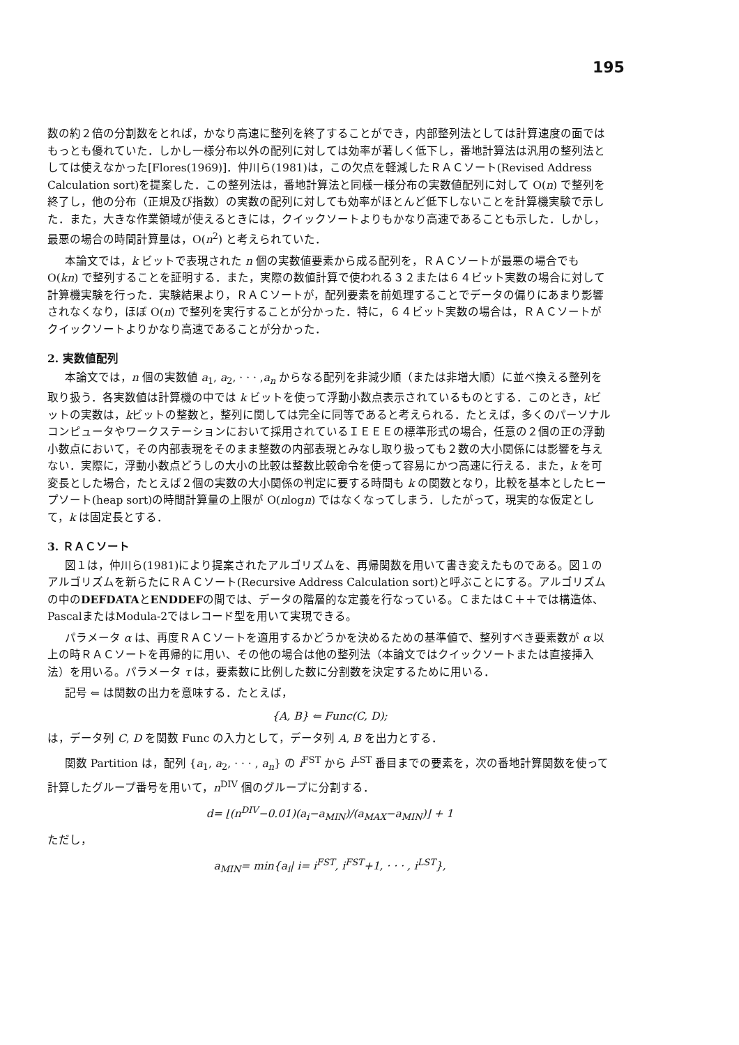195
数の約２倍の分割数をとれば，かなり高速に整列を終了することができ，内部整列法としては計算速度の面ではもっとも優れていた．しかし一様分布以外の配列に対しては効率が著しく低下し，番地計算法は汎用の整列法としては使えなかった[Flores(1969)]．仲川ら(1981)は，この欠点を軽減したＲＡＣソート(Revised Address Calculation sort)を提案した．この整列法は，番地計算法と同様一様分布の実数値配列に対して O(n) で整列を終了し，他の分布（正規及び指数）の実数の配列に対しても効率がほとんど低下しないことを計算機実験で示した．また，大きな作業領域が使えるときには，クイックソートよりもかなり高速であることも示した．しかし，最悪の場合の時間計算量は，O(n<sup>2</sup>) と考えられていた．
本論文では，k ビットで表現された n 個の実数値要素から成る配列を，ＲＡＣソートが最悪の場合でも O(kn) で整列することを証明する．また，実際の数値計算で使われる３２または６４ビット実数の場合に対して計算機実験を行った．実験結果より，ＲＡＣソートが，配列要素を前処理することでデータの偏りにあまり影響されなくなり，ほぼ O(n) で整列を実行することが分かった．特に，６４ビット実数の場合は，ＲＡＣソートがクイックソートよりかなり高速であることが分かった．
2. 実数値配列
本論文では，n 個の実数値 a<sub>1</sub>, a<sub>2</sub>, · · · ,a<sub>n</sub> からなる配列を非減少順（または非増大順）に並べ換える整列を取り扱う．各実数値は計算機の中では k ビットを使って浮動小数点表示されているものとする．このとき，kビットの実数は，kビットの整数と，整列に関しては完全に同等であると考えられる．たとえば，多くのパーソナルコンピュータやワークステーションにおいて採用されているＩＥＥＥの標準形式の場合，任意の２個の正の浮動小数点において，その内部表現をそのまま整数の内部表現とみなし取り扱っても２数の大小関係には影響を与えない．実際に，浮動小数点どうしの大小の比較は整数比較命令を使って容易にかつ高速に行える．また，k を可変長とした場合，たとえば２個の実数の大小関係の判定に要する時間も k の関数となり，比較を基本としたヒープソート(heap sort)の時間計算量の上限が O(nlogn) ではなくなってしまう．したがって，現実的な仮定として，k は固定長とする．
3. ＲＡＣソート
図１は，仲川ら(1981)により提案されたアルゴリズムを、再帰関数を用いて書き変えたものである。図１のアルゴリズムを新らたにＲＡＣソート(Recursive Address Calculation sort)と呼ぶことにする。アルゴリズムの中のDEFDATAとENDDEFの間では、データの階層的な定義を行なっている。ＣまたはＣ＋＋では構造体、PascalまたはModula-2ではレコード型を用いて実現できる。
パラメータ α は、再度ＲＡＣソートを適用するかどうかを決めるための基準値で、整列すべき要素数が α 以上の時ＲＡＣソートを再帰的に用い、その他の場合は他の整列法（本論文ではクイックソートまたは直接挿入法）を用いる。パラメータ τ は，要素数に比例した数に分割数を決定するために用いる．
記号 ⇐ は関数の出力を意味する．たとえば，
{A, B} ⇐ Func(C, D);
は，データ列 C, D を関数 Func の入力として，データ列 A, B を出力とする．
関数 Partition は，配列 {a<sub>1</sub>, a<sub>2</sub>, · · · , a<sub>n</sub>} の i<sup>FST</sup> から i<sup>LST</sup> 番目までの要素を，次の番地計算関数を使って計算したグループ番号を用いて，n<sup>DIV</sup> 個のグループに分割する．
d= ⌊(n<sup>DIV</sup>−0.01)(a<sub>i</sub>−a<sub>MIN</sub>)/(a<sub>MAX</sub>−a<sub>MIN</sub>)⌋ + 1
ただし，
a<sub>MIN</sub>= min{a<sub>i</sub>| i= i<sup>FST</sup>, i<sup>FST</sup>+1, · · · , i<sup>LST</sup>},